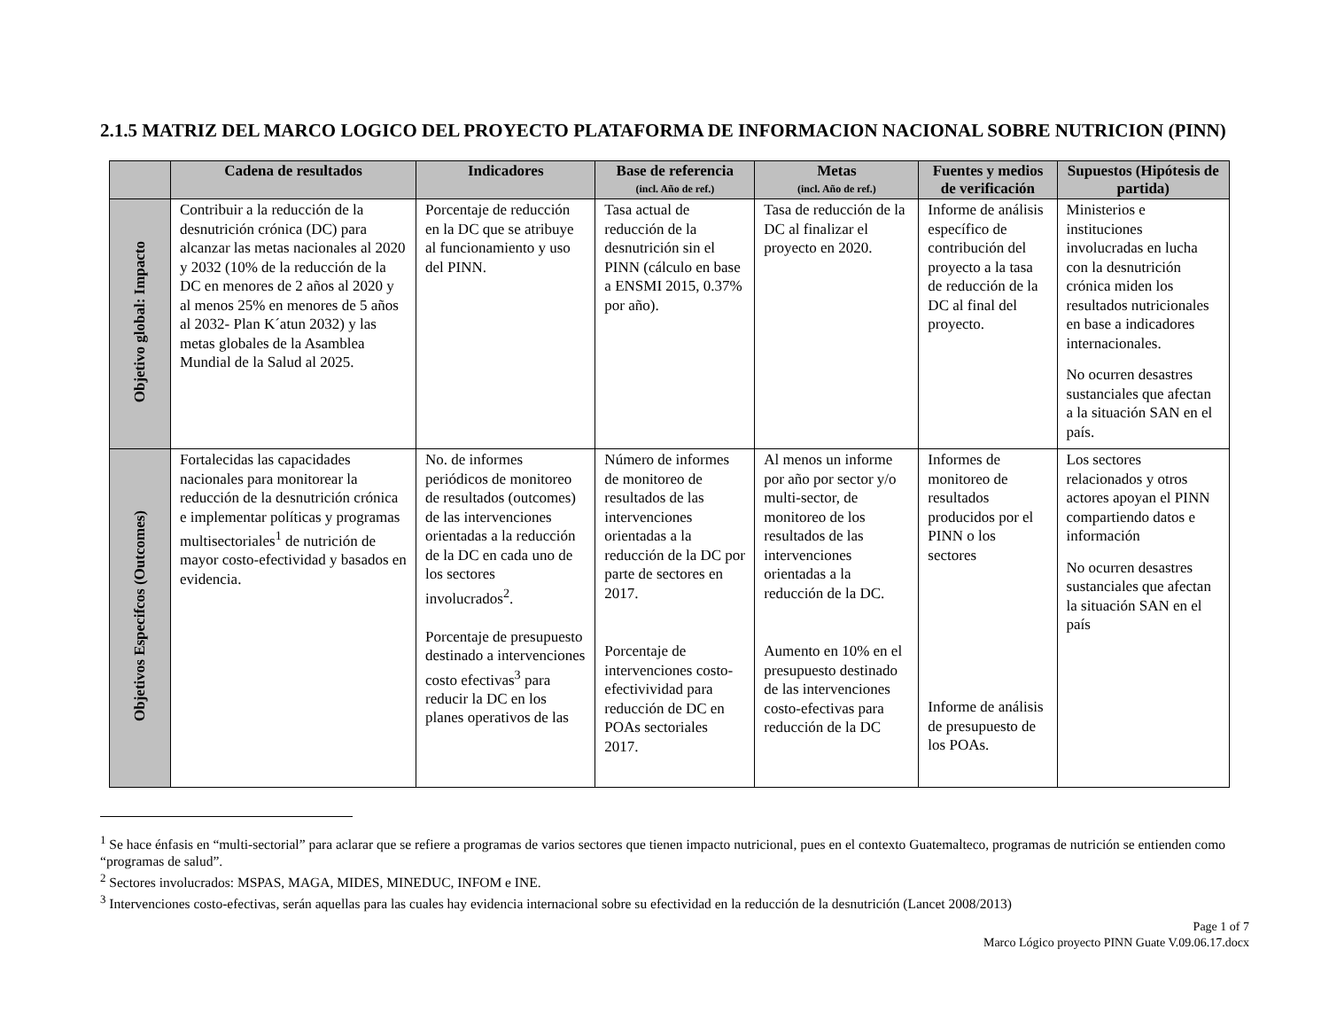2.1.5 MATRIZ DEL MARCO LOGICO DEL PROYECTO PLATAFORMA DE INFORMACION NACIONAL SOBRE NUTRICION (PINN)
| | Cadena de resultados | Indicadores | Base de referencia (incl. Año de ref.) | Metas (incl. Año de ref.) | Fuentes y medios de verificación | Supuestos (Hipótesis de partida) |
| --- | --- | --- | --- | --- | --- | --- |
| Objetivo global: Impacto | Contribuir a la reducción de la desnutrición crónica (DC) para alcanzar las metas nacionales al 2020 y 2032 (10% de la reducción de la DC en menores de 2 años al 2020 y al menos 25% en menores de 5 años al 2032- Plan K´atun 2032) y las metas globales de la Asamblea Mundial de la Salud al 2025. | Porcentaje de reducción en la DC que se atribuye al funcionamiento y uso del PINN. | Tasa actual de reducción de la desnutrición sin el PINN (cálculo en base a ENSMI 2015, 0.37% por año). | Tasa de reducción de la DC al finalizar el proyecto en 2020. | Informe de análisis específico de contribución del proyecto a la tasa de reducción de la DC al final del proyecto. | Ministerios e instituciones involucradas en lucha con la desnutrición crónica miden los resultados nutricionales en base a indicadores internacionales. No ocurren desastres sustanciales que afectan a la situación SAN en el país. |
| Objetivos Especifcos (Outcomes) | Fortalecidas las capacidades nacionales para monitorear la reducción de la desnutrición crónica e implementar políticas y programas multisectoriales<sup>1</sup> de nutrición de mayor costo-efectividad y basados en evidencia. | No. de informes periódicos de monitoreo de resultados (outcomes) de las intervenciones orientadas a la reducción de la DC en cada uno de los sectores involucrados<sup>2</sup>. Porcentaje de presupuesto destinado a intervenciones costo efectivas<sup>3</sup> para reducir la DC en los planes operativos de las | Número de informes de monitoreo de resultados de las intervenciones orientadas a la reducción de la DC por parte de sectores en 2017. Porcentaje de intervenciones costo-efectivividad para reducción de DC en POAs sectoriales 2017. | Al menos un informe por año por sector y/o multi-sector, de monitoreo de los resultados de las intervenciones orientadas a la reducción de la DC. Aumento en 10% en el presupuesto destinado de las intervenciones costo-efectivas para reducción de la DC | Informes de monitoreo de resultados producidos por el PINN o los sectores Informe de análisis de presupuesto de los POAs. | Los sectores relacionados y otros actores apoyan el PINN compartiendo datos e información No ocurren desastres sustanciales que afectan la situación SAN en el país |
<sup>1</sup> Se hace énfasis en “multi-sectorial” para aclarar que se refiere a programas de varios sectores que tienen impacto nutricional, pues en el contexto Guatemalteco, programas de nutrición se entienden como “programas de salud”.
<sup>2</sup> Sectores involucrados: MSPAS, MAGA, MIDES, MINEDUC, INFOM e INE.
<sup>3</sup> Intervenciones costo-efectivas, serán aquellas para las cuales hay evidencia internacional sobre su efectividad en la reducción de la desnutrición (Lancet 2008/2013)
Page 1 of 7
Marco Lógico proyecto PINN Guate V.09.06.17.docx